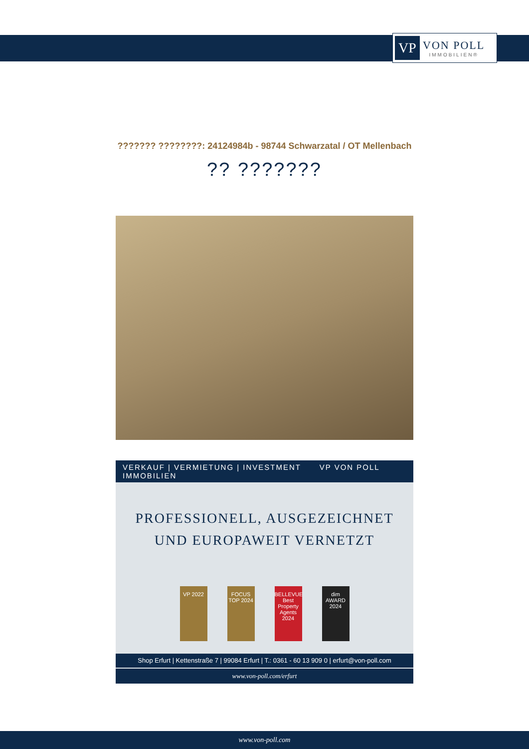VP
VON POLL
IMMOBILIEN®
??????? ????????: 24124984b - 98744 Schwarzatal / OT Mellenbach
?? ???????
VERKAUF | VERMIETUNG | INVESTMENT VP VON POLL IMMOBILIEN
PROFESSIONELL, AUSGEZEICHNET
UND EUROPAWEIT VERNETZT
VP 2022 FOCUS TOP 2024
BELLEVUE Best Property Agents 2024
dim AWARD 2024
Shop Erfurt | Kettenstraße 7 | 99084 Erfurt | T.: 0361 - 60 13 909 0 | erfurt@von-poll.com
www.von-poll.com/erfurt
www.von-poll.com